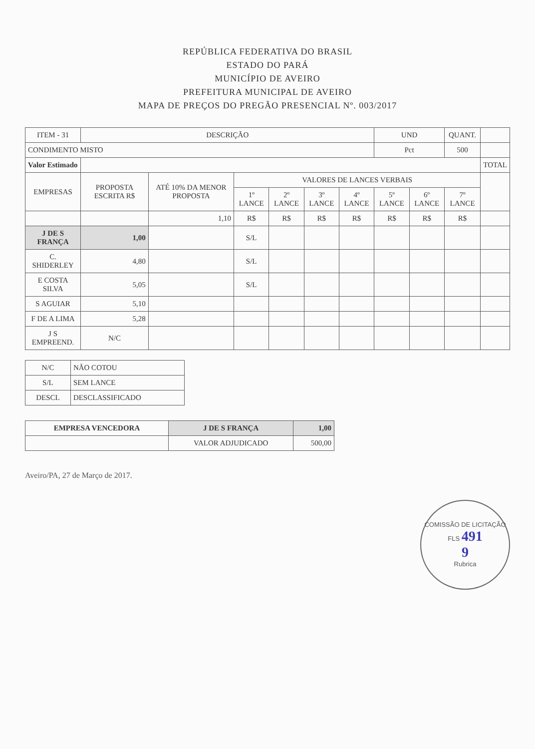REPÚBLICA FEDERATIVA DO BRASIL
ESTADO DO PARÁ
MUNICÍPIO DE AVEIRO
PREFEITURA MUNICIPAL DE AVEIRO
MAPA DE PREÇOS DO PREGÃO PRESENCIAL Nº. 003/2017
| ITEM - 31 | DESCRIÇÃO | | | | | | UND | | QUANT. | |
| --- | --- | --- | --- | --- | --- | --- | --- | --- | --- | --- |
| CONDIMENTO MISTO | | | | | | | Pct | | 500 | |
| Valor Estimado | | | | | | | | | | TOTAL |
| EMPRESAS | PROPOSTA ESCRITA R$ | ATÉ 10% DA MENOR PROPOSTA | VALORES DE LANCES VERBAIS | | | | | | | |
| | | | 1º LANCE | 2º LANCE | 3º LANCE | 4º LANCE | 5º LANCE | 6º LANCE | 7º LANCE | |
| | | 1,10 | R$ | R$ | R$ | R$ | R$ | R$ | R$ | |
| J DE S FRANÇA | 1,00 | | S/L | | | | | | | |
| C. SHIDERLEY | 4,80 | | S/L | | | | | | | |
| E COSTA SILVA | 5,05 | | S/L | | | | | | | |
| S AGUIAR | 5,10 | | | | | | | | | |
| F DE A LIMA | 5,28 | | | | | | | | | |
| J S EMPREEND. | N/C | | | | | | | | | |
| N/C | NÃO COTOU |
| S/L | SEM LANCE |
| DESCL | DESCLASSIFICADO |
| EMPRESA VENCEDORA | J DE S FRANÇA | 1,00 |
| | VALOR ADJUDICADO | 500,00 |
Aveiro/PA, 27 de Março de 2017.
COMISSÃO DE LICITAÇÃO
FLS 491
9
Rubrica